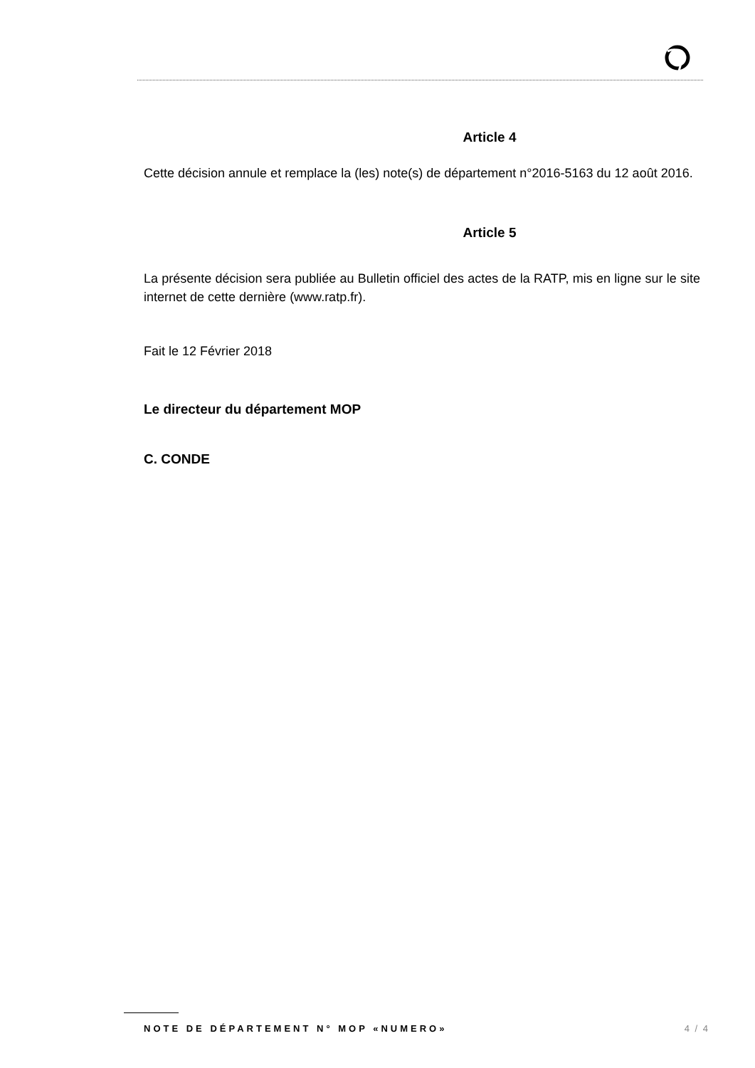Article 4
Cette décision annule et remplace la (les) note(s) de département n°2016-5163 du 12 août 2016.
Article 5
La présente décision sera publiée au Bulletin officiel des actes de la RATP, mis en ligne sur le site internet de cette dernière (www.ratp.fr).
Fait le 12 Février 2018
Le directeur du département MOP
C. CONDE
NOTE DE DÉPARTEMENT N° MOP «NUMERO» 4 / 4